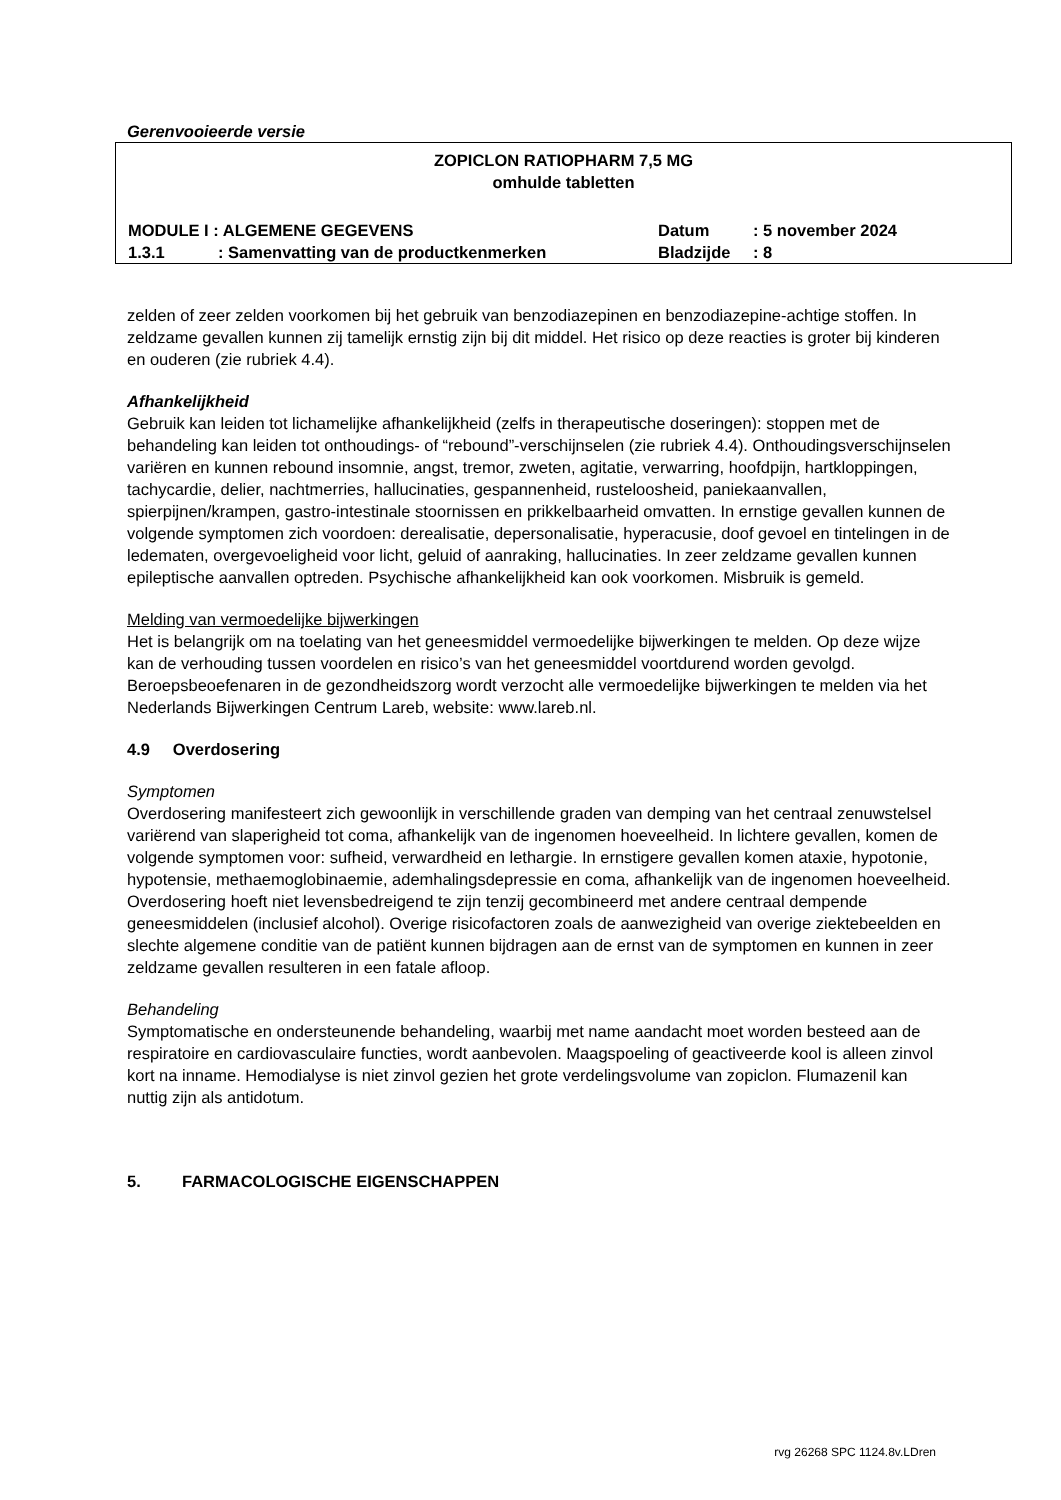Gerenvooieerde versie
ZOPICLON RATIOPHARM 7,5 MG
omhulde tabletten
MODULE I : ALGEMENE GEGEVENS Datum : 5 november 2024
1.3.1 : Samenvatting van de productkenmerken Bladzijde : 8
zelden of zeer zelden voorkomen bij het gebruik van benzodiazepinen en benzodiazepine-achtige stoffen. In zeldzame gevallen kunnen zij tamelijk ernstig zijn bij dit middel. Het risico op deze reacties is groter bij kinderen en ouderen (zie rubriek 4.4).
Afhankelijkheid
Gebruik kan leiden tot lichamelijke afhankelijkheid (zelfs in therapeutische doseringen): stoppen met de behandeling kan leiden tot onthoudings- of “rebound”-verschijnselen (zie rubriek 4.4). Onthoudingsverschijnselen variëren en kunnen rebound insomnie, angst, tremor, zweten, agitatie, verwarring, hoofdpijn, hartkloppingen, tachycardie, delier, nachtmerries, hallucinaties, gespannenheid, rusteloosheid, paniekaanvallen, spierpijnen/krampen, gastro-intestinale stoornissen en prikkelbaarheid omvatten. In ernstige gevallen kunnen de volgende symptomen zich voordoen: derealisatie, depersonalisatie, hyperacusie, doof gevoel en tintelingen in de ledematen, overgevoeligheid voor licht, geluid of aanraking, hallucinaties. In zeer zeldzame gevallen kunnen epileptische aanvallen optreden. Psychische afhankelijkheid kan ook voorkomen. Misbruik is gemeld.
Melding van vermoedelijke bijwerkingen
Het is belangrijk om na toelating van het geneesmiddel vermoedelijke bijwerkingen te melden. Op deze wijze kan de verhouding tussen voordelen en risico’s van het geneesmiddel voortdurend worden gevolgd. Beroepsbeoefenaren in de gezondheidszorg wordt verzocht alle vermoedelijke bijwerkingen te melden via het Nederlands Bijwerkingen Centrum Lareb, website: www.lareb.nl.
4.9 Overdosering
Symptomen
Overdosering manifesteert zich gewoonlijk in verschillende graden van demping van het centraal zenuwstelsel variërend van slaperigheid tot coma, afhankelijk van de ingenomen hoeveelheid. In lichtere gevallen, komen de volgende symptomen voor: sufheid, verwardheid en lethargie. In ernstigere gevallen komen ataxie, hypotonie, hypotensie, methaemoglobinaemie, ademhalingsdepressie en coma, afhankelijk van de ingenomen hoeveelheid.
Overdosering hoeft niet levensbedreigend te zijn tenzij gecombineerd met andere centraal dempende geneesmiddelen (inclusief alcohol). Overige risicofactoren zoals de aanwezigheid van overige ziektebeelden en slechte algemene conditie van de patiënt kunnen bijdragen aan de ernst van de symptomen en kunnen in zeer zeldzame gevallen resulteren in een fatale afloop.
Behandeling
Symptomatische en ondersteunende behandeling, waarbij met name aandacht moet worden besteed aan de respiratoire en cardiovasculaire functies, wordt aanbevolen. Maagspoeling of geactiveerde kool is alleen zinvol kort na inname. Hemodialyse is niet zinvol gezien het grote verdelingsvolume van zopiclon. Flumazenil kan nuttig zijn als antidotum.
5. FARMACOLOGISCHE EIGENSCHAPPEN
rvg 26268 SPC 1124.8v.LDren